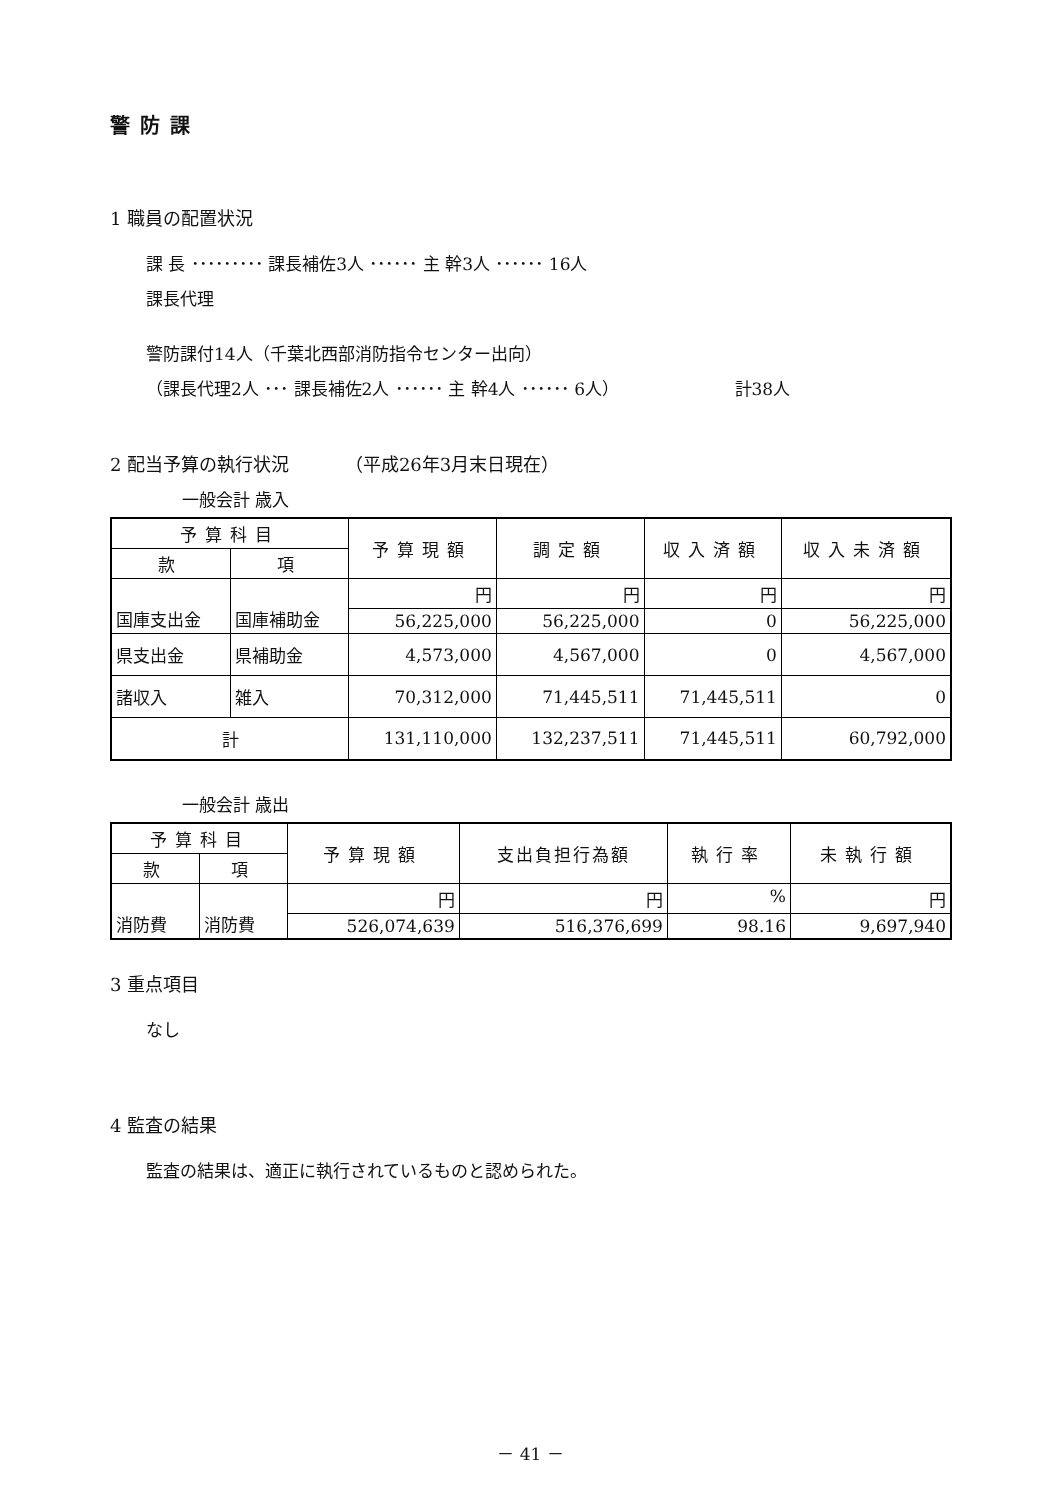警防課
1 職員の配置状況
課 長 ･････････ 課長補佐3人 ･･････ 主 幹3人 ･･････ 16人
課長代理
警防課付14人（千葉北西部消防指令センター出向）
（課長代理2人 ･･･ 課長補佐2人 ･･････ 主 幹4人 ･･････ 6人） 計38人
2 配当予算の執行状況 （平成26年3月末日現在）
一般会計 歳入
| 予算科目 | | 予算現額 | 調定額 | 収入済額 | 収入未済額 |
| --- | --- | --- | --- | --- | --- |
| 款 | 項 | | | | |
| 国庫支出金 | 国庫補助金 | 円 | 円 | 円 | 円 |
| | | 56,225,000 | 56,225,000 | 0 | 56,225,000 |
| 県支出金 | 県補助金 | 4,573,000 | 4,567,000 | 0 | 4,567,000 |
| 諸収入 | 雑入 | 70,312,000 | 71,445,511 | 71,445,511 | 0 |
| 計 | | 131,110,000 | 132,237,511 | 71,445,511 | 60,792,000 |
一般会計 歳出
| 予算科目 | | 予算現額 | 支出負担行為額 | 執行率 | 未執行額 |
| --- | --- | --- | --- | --- | --- |
| 款 | 項 | | | | |
| 消防費 | 消防費 | 円 | 円 | % | 円 |
| | | 526,074,639 | 516,376,699 | 98.16 | 9,697,940 |
3 重点項目
なし
4 監査の結果
監査の結果は、適正に執行されているものと認められた。
－ 41 －